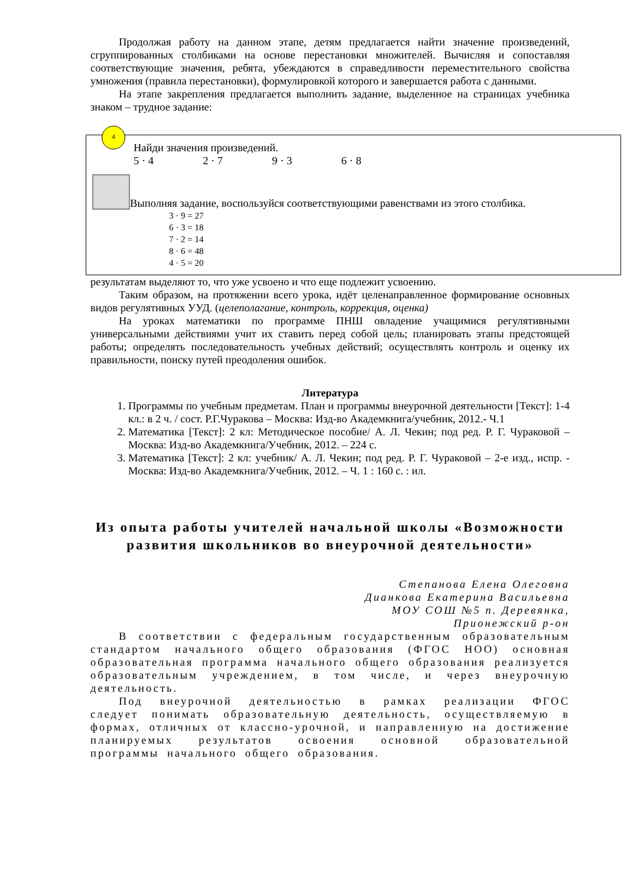Продолжая работу на данном этапе, детям предлагается найти значение произведений, сгруппированных столбиками на основе перестановки множителей. Вычисляя и сопоставляя соответствующие значения, ребята, убеждаются в справедливости переместительного свойства умножения (правила перестановки), формулировкой которого и завершается работа с данными.
На этапе закрепления предлагается выполнить задание, выделенное на страницах учебника знаком – трудное задание:
4
Найди значения произведений.
5 · 4 2 · 7 9 · 3 6 · 8
Выполняя задание, воспользуйся соответствующими равенствами из этого столбика.
3 · 9 = 27
6 · 3 = 18
7 · 2 = 14
8 · 6 = 48
4 · 5 = 20
результатам выделяют то, что уже усвоено и что еще подлежит усвоению.
Таким образом, на протяжении всего урока, идёт целенаправленное формирование основных видов регулятивных УУД. (целеполагание, контроль, коррекция, оценка)
На уроках математики по программе ПНШ овладение учащимися регулятивными универсальными действиями учит их ставить перед собой цель; планировать этапы предстоящей работы; определять последовательность учебных действий; осуществлять контроль и оценку их правильности, поиску путей преодоления ошибок.
Литература
1. Программы по учебным предметам. План и программы внеурочной деятельности [Текст]: 1-4 кл.: в 2 ч. / сост. Р.Г.Чуракова – Москва: Изд-во Академкнига/учебник, 2012.- Ч.1
2. Математика [Текст]: 2 кл: Методическое пособие/ А. Л. Чекин; под ред. Р. Г. Чураковой – Москва: Изд-во Академкнига/Учебник, 2012. – 224 с.
3. Математика [Текст]: 2 кл: учебник/ А. Л. Чекин; под ред. Р. Г. Чураковой – 2-е изд., испр. - Москва: Изд-во Академкнига/Учебник, 2012. – Ч. 1 : 160 с. : ил.
Из опыта работы учителей начальной школы «Возможности развития школьников во внеурочной деятельности»
Степанова Елена Олеговна
Дианкова Екатерина Васильевна
МОУ СОШ №5 п. Деревянка,
Прионежский р-он
В соответствии с федеральным государственным образовательным стандартом начального общего образования (ФГОС НОО) основная образовательная программа начального общего образования реализуется образовательным учреждением, в том числе, и через внеурочную деятельность.
Под внеурочной деятельностью в рамках реализации ФГОС следует понимать образовательную деятельность, осуществляемую в формах, отличных от классно-урочной, и направленную на достижение планируемых результатов освоения основной образовательной программы начального общего образования.